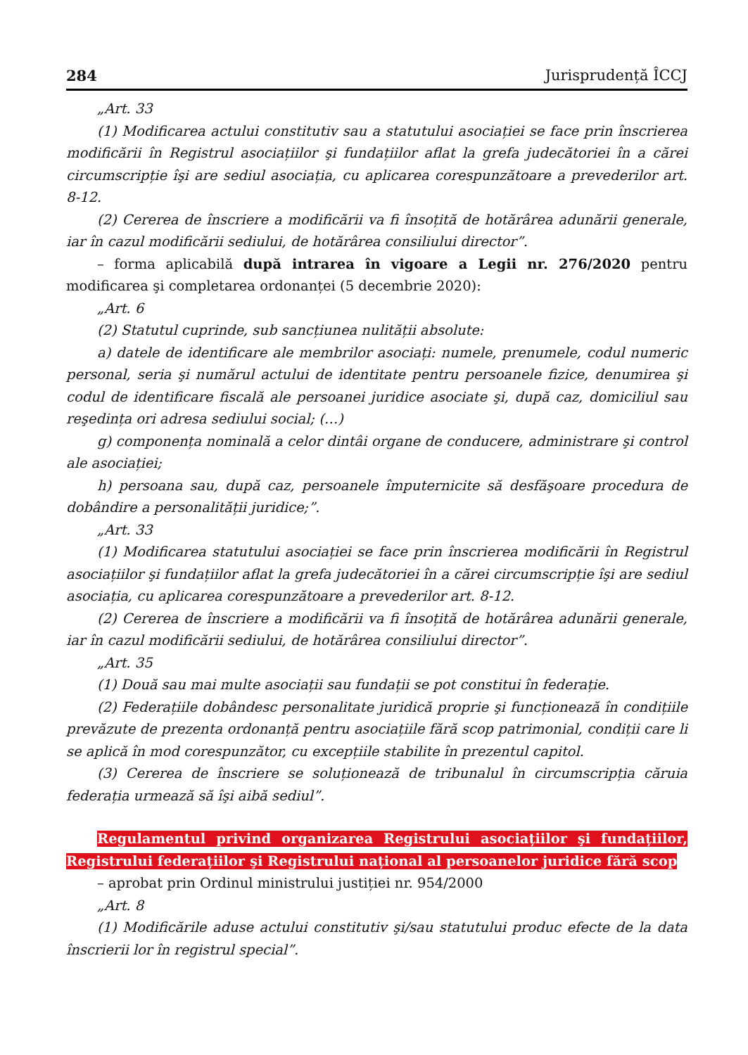284 Jurisprudență ÎCCJ
„Art. 33
(1) Modificarea actului constitutiv sau a statutului asociației se face prin înscrierea modificării în Registrul asociațiilor şi fundațiilor aflat la grefa judecătoriei în a cărei circumscripție îşi are sediul asociația, cu aplicarea corespunzătoare a prevederilor art. 8-12.
(2) Cererea de înscriere a modificării va fi însoțită de hotărârea adunării generale, iar în cazul modificării sediului, de hotărârea consiliului director”.
– forma aplicabilă după intrarea în vigoare a Legii nr. 276/2020 pentru modificarea şi completarea ordonanței (5 decembrie 2020):
„Art. 6
(2) Statutul cuprinde, sub sancțiunea nulității absolute:
a) datele de identificare ale membrilor asociați: numele, prenumele, codul numeric personal, seria şi numărul actului de identitate pentru persoanele fizice, denumirea şi codul de identificare fiscală ale persoanei juridice asociate şi, după caz, domiciliul sau reşedința ori adresa sediului social; (…)
g) componența nominală a celor dintâi organe de conducere, administrare şi control ale asociației;
h) persoana sau, după caz, persoanele împuternicite să desfăşoare procedura de dobândire a personalității juridice;”.
„Art. 33
(1) Modificarea statutului asociației se face prin înscrierea modificării în Registrul asociațiilor şi fundațiilor aflat la grefa judecătoriei în a cărei circumscripție îşi are sediul asociația, cu aplicarea corespunzătoare a prevederilor art. 8-12.
(2) Cererea de înscriere a modificării va fi însoțită de hotărârea adunării generale, iar în cazul modificării sediului, de hotărârea consiliului director”.
„Art. 35
(1) Două sau mai multe asociații sau fundații se pot constitui în federație.
(2) Federațiile dobândesc personalitate juridică proprie şi funcționează în condițiile prevăzute de prezenta ordonanță pentru asociațiile fără scop patrimonial, condiții care li se aplică în mod corespunzător, cu excepțiile stabilite în prezentul capitol.
(3) Cererea de înscriere se soluționează de tribunalul în circumscripția căruia federația urmează să îşi aibă sediul”.
Regulamentul privind organizarea Registrului asociațiilor şi fundațiilor, Registrului federațiilor şi Registrului național al persoanelor juridice fără scop
– aprobat prin Ordinul ministrului justiției nr. 954/2000
„Art. 8
(1) Modificările aduse actului constitutiv şi/sau statutului produc efecte de la data înscrierii lor în registrul special”.